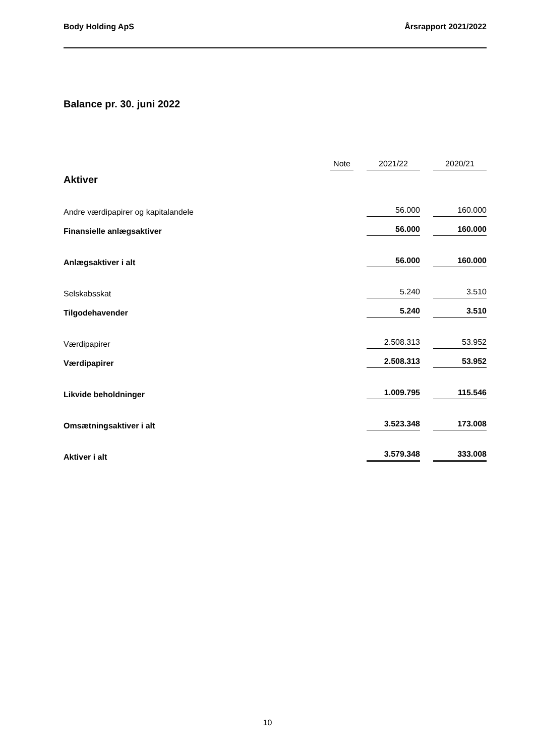Body Holding ApS Årsrapport 2021/2022
Balance pr. 30. juni 2022
| | Note | | 2021/22 | | 2020/21 |
| --- | --- | --- | --- | --- | --- |
| Aktiver | | | | | |
| Andre værdipapirer og kapitalandele | | | 56.000 | | 160.000 |
| Finansielle anlægsaktiver | | | 56.000 | | 160.000 |
| Anlægsaktiver i alt | | | 56.000 | | 160.000 |
| Selskabsskat | | | 5.240 | | 3.510 |
| Tilgodehavender | | | 5.240 | | 3.510 |
| Værdipapirer | | | 2.508.313 | | 53.952 |
| Værdipapirer | | | 2.508.313 | | 53.952 |
| Likvide beholdninger | | | 1.009.795 | | 115.546 |
| Omsætningsaktiver i alt | | | 3.523.348 | | 173.008 |
| Aktiver i alt | | | 3.579.348 | | 333.008 |
10